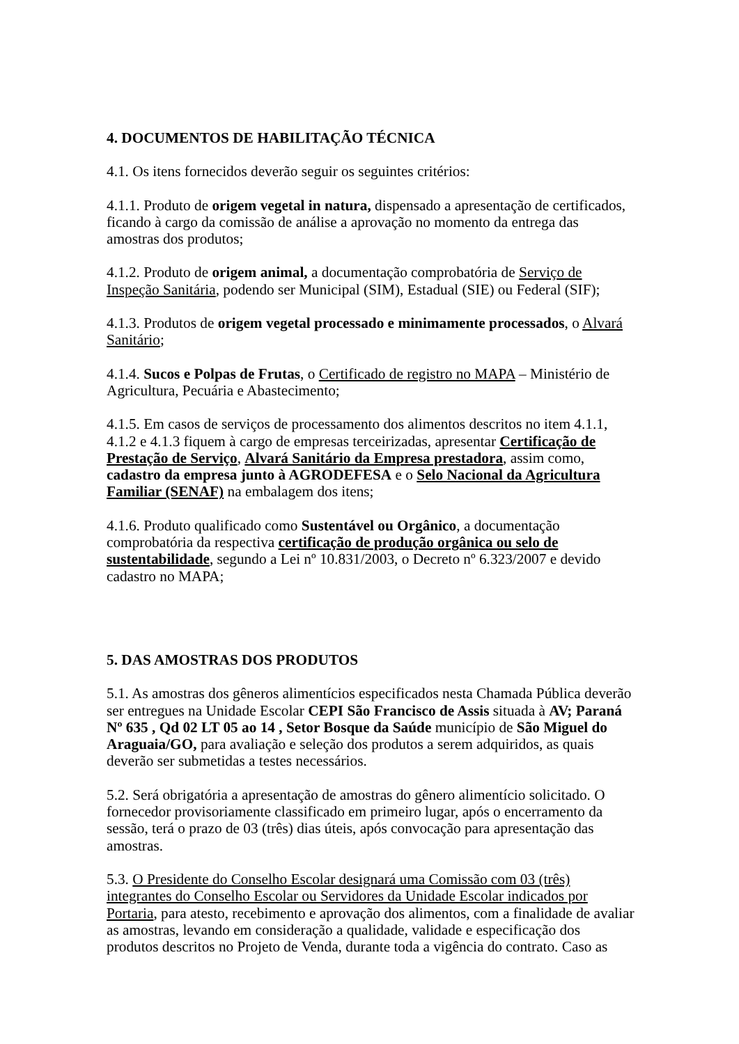4. DOCUMENTOS DE HABILITAÇÃO TÉCNICA
4.1. Os itens fornecidos deverão seguir os seguintes critérios:
4.1.1. Produto de origem vegetal in natura, dispensado a apresentação de certificados, ficando à cargo da comissão de análise a aprovação no momento da entrega das amostras dos produtos;
4.1.2. Produto de origem animal, a documentação comprobatória de Serviço de Inspeção Sanitária, podendo ser Municipal (SIM), Estadual (SIE) ou Federal (SIF);
4.1.3. Produtos de origem vegetal processado e minimamente processados, o Alvará Sanitário;
4.1.4. Sucos e Polpas de Frutas, o Certificado de registro no MAPA – Ministério de Agricultura, Pecuária e Abastecimento;
4.1.5. Em casos de serviços de processamento dos alimentos descritos no item 4.1.1, 4.1.2 e 4.1.3 fiquem à cargo de empresas terceirizadas, apresentar Certificação de Prestação de Serviço, Alvará Sanitário da Empresa prestadora, assim como, cadastro da empresa junto à AGRODEFESA e o Selo Nacional da Agricultura Familiar (SENAF) na embalagem dos itens;
4.1.6. Produto qualificado como Sustentável ou Orgânico, a documentação comprobatória da respectiva certificação de produção orgânica ou selo de sustentabilidade, segundo a Lei nº 10.831/2003, o Decreto nº 6.323/2007 e devido cadastro no MAPA;
5. DAS AMOSTRAS DOS PRODUTOS
5.1. As amostras dos gêneros alimentícios especificados nesta Chamada Pública deverão ser entregues na Unidade Escolar CEPI São Francisco de Assis situada à AV; Paraná Nº 635 , Qd 02 LT 05 ao 14 , Setor Bosque da Saúde município de São Miguel do Araguaia/GO, para avaliação e seleção dos produtos a serem adquiridos, as quais deverão ser submetidas a testes necessários.
5.2. Será obrigatória a apresentação de amostras do gênero alimentício solicitado. O fornecedor provisoriamente classificado em primeiro lugar, após o encerramento da sessão, terá o prazo de 03 (três) dias úteis, após convocação para apresentação das amostras.
5.3. O Presidente do Conselho Escolar designará uma Comissão com 03 (três) integrantes do Conselho Escolar ou Servidores da Unidade Escolar indicados por Portaria, para atesto, recebimento e aprovação dos alimentos, com a finalidade de avaliar as amostras, levando em consideração a qualidade, validade e especificação dos produtos descritos no Projeto de Venda, durante toda a vigência do contrato. Caso as